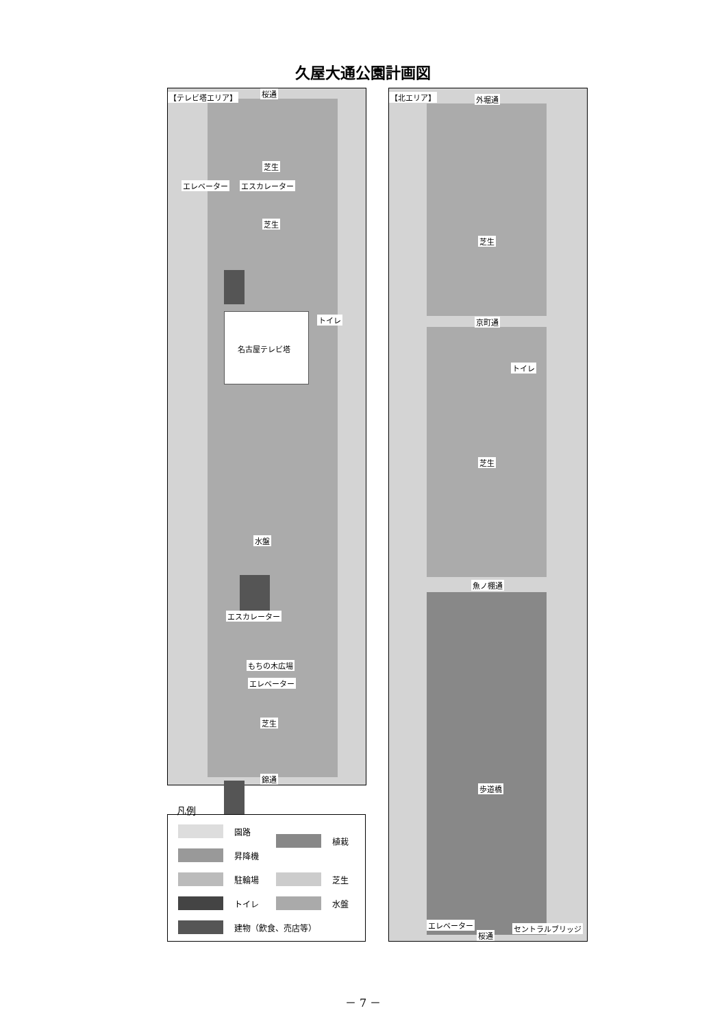久屋大通公園計画図
【テレビ塔エリア】 桜通
芝生
エレベーター エスカレーター
芝生
トイレ
名古屋テレビ塔
水盤
エスカレーター
もちの木広場
エレベーター
芝生
錦通
凡例
園路
昇降機
駐輪場
トイレ
建物（飲食、売店等）
植栽
芝生
水盤
【北エリア】 外堀通
芝生
京町通
トイレ
芝生
魚ノ棚通
歩道橋
エレベーター セントラルブリッジ
桜通
－ 7 －